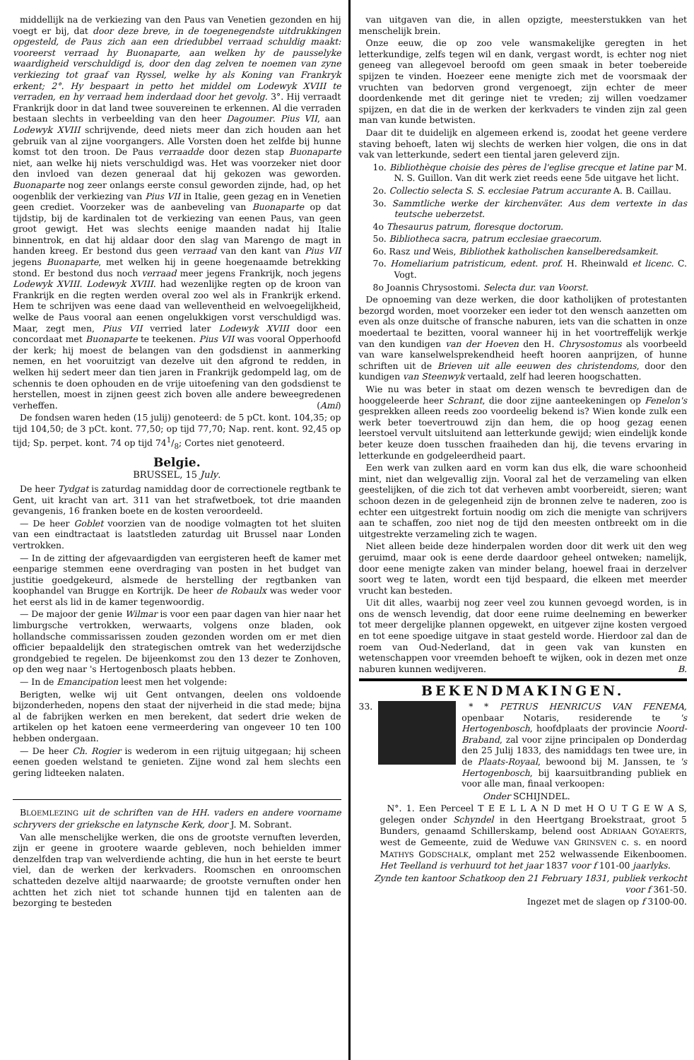middellijk na de verkiezing van den Paus van Venetien gezonden en hij voegt er bij, dat door deze breve, in de toegenegendste uitdrukkingen opgesteld, de Paus zich aan een driedubbel verraad schuldig maakt: vooreerst verraad hy Buonaparte, aan welken hy de pausselyke waardigheid verschuldigd is, door den dag zelven te noemen van zyne verkiezing tot graaf van Ryssel, welke hy als Koning van Frankryk erkent; 2°. Hy bespaart in petto het middel om Lodewyk XVIII te verraden, en hy verraad hem inderdaad door het gevolg. 3°. Hij verraadt Frankrijk door in dat land twee souvereinen te erkennen. Al die verraden bestaan slechts in verbeelding van den heer Dagoumer. Pius VII, aan Lodewyk XVIII schrijvende, deed niets meer dan zich houden aan het gebruik van al zijne voorgangers. Alle Vorsten doen het zelfde bij hunne komst tot den troon. De Paus verraadde door dezen stap Buonaparte niet, aan welke hij niets verschuldigd was. Het was voorzeker niet door den invloed van dezen generaal dat hij gekozen was geworden. Buonaparte nog zeer onlangs eerste consul geworden zijnde, had, op het oogenblik der verkiezing van Pius VII in Italie, geen gezag en in Venetien geen crediet. Voorzeker was de aanbeveling van Buonaparte op dat tijdstip, bij de kardinalen tot de verkiezing van eenen Paus, van geen groot gewigt. Het was slechts eenige maanden nadat hij Italie binnentrok, en dat hij aldaar door den slag van Marengo de magt in handen kreeg. Er bestond dus geen verraad van den kant van Pius VII jegens Buonaparte, met welken hij in geene hoegenaamde betrekking stond. Er bestond dus noch verraad meer jegens Frankrijk, noch jegens Lodewyk XVIII. Lodewyk XVIII. had wezenlijke regten op de kroon van Frankrijk en die regten werden overal zoo wel als in Frankrijk erkend. Hem te schrijven was eene daad van welleventheid en welvoegelijkheid, welke de Paus vooral aan eenen ongelukkigen vorst verschuldigd was. Maar, zegt men, Pius VII verried later Lodewyk XVIII door een concordaat met Buonaparte te teekenen. Pius VII was vooral Opperhoofd der kerk; hij moest de belangen van den godsdienst in aanmerking nemen, en het vooruitzigt van dezelve uit den afgrond te redden, in welken hij sedert meer dan tien jaren in Frankrijk gedompeld lag, om de schennis te doen ophouden en de vrije uitoefening van den godsdienst te herstellen, moest in zijnen geest zich boven alle andere beweegredenen verheffen. (Ami)
De fondsen waren heden (15 julij) genoteerd: de 5 pCt. kont. 104,35; op tijd 104,50; de 3 pCt. kont. 77,50; op tijd 77,70; Nap. rent. kont. 92,45 op tijd; Sp. perpet. kont. 74 op tijd 741/8; Cortes niet genoteerd.
Belgie.
BRUSSEL, 15 July.
De heer Tydgat is zaturdag namiddag door de correctionele regtbank te Gent, uit kracht van art. 311 van het strafwetboek, tot drie maanden gevangenis, 16 franken boete en de kosten veroordeeld.
— De heer Goblet voorzien van de noodige volmagten tot het sluiten van een eindtractaat is laatstleden zaturdag uit Brussel naar Londen vertrokken.
— In de zitting der afgevaardigden van eergisteren heeft de kamer met eenparige stemmen eene overdraging van posten in het budget van justitie goedgekeurd, alsmede de herstelling der regtbanken van koophandel van Brugge en Kortrijk. De heer de Robaulx was weder voor het eerst als lid in de kamer tegenwoordig.
— De majoor der genie Wilmar is voor een paar dagen van hier naar het limburgsche vertrokken, werwaarts, volgens onze bladen, ook hollandsche commissarissen zouden gezonden worden om er met dien officier bepaaldelijk den strategischen omtrek van het wederzijdsche grondgebied te regelen. De bijeenkomst zou den 13 dezer te Zonhoven, op den weg naar 's Hertogenbosch plaats hebben.
— In de Emancipation leest men het volgende:
Berigten, welke wij uit Gent ontvangen, deelen ons voldoende bijzonderheden, nopens den staat der nijverheid in die stad mede; bijna al de fabrijken werken en men berekent, dat sedert drie weken de artikelen op het katoen eene vermeerdering van ongeveer 10 ten 100 hebben ondergaan.
— De heer Ch. Rogier is wederom in een rijtuig uitgegaan; hij scheen eenen goeden welstand te genieten. Zijne wond zal hem slechts een gering lidteeken nalaten.
BLOEMLEZING uit de schriften van de HH. vaders en andere voorname schryvers der grieksche en latynsche Kerk, door J. M. Sobrant.
Van alle menschelijke werken, die ons de grootste vernuften leverden, zijn er geene in grootere waarde gebleven, noch behielden immer denzelfden trap van welverdiende achting, die hun in het eerste te beurt viel, dan de werken der kerkvaders. Roomschen en onroomschen schatteden dezelve altijd naarwaarde; de grootste vernuften onder hen achtten het zich niet tot schande hunnen tijd en talenten aan de bezorging te besteden
van uitgaven van die, in allen opzigte, meesterstukken van het menschelijk brein.
Onze eeuw, die op zoo vele wansmakelijke geregten in het letterkundige, zelfs tegen wil en dank, vergast wordt, is echter nog niet geneeg van allegevoel beroofd om geen smaak in beter toebereide spijzen te vinden. Hoezeer eene menigte zich met de voorsmaak der vruchten van bedorven grond vergenoegt, zijn echter de meer doordenkende met dit geringe niet te vreden; zij willen voedzamer spijzen, en dat die in de werken der kerkvaders te vinden zijn zal geen man van kunde betwisten.
Daar dit te duidelijk en algemeen erkend is, zoodat het geene verdere staving behoeft, laten wij slechts de werken hier volgen, die ons in dat vak van letterkunde, sedert een tiental jaren geleverd zijn.
1o. Bibliothèque choisie des pères de l'eglise grecque et latine par M. N. S. Guillon. Van dit werk ziet reeds eene 5de uitgave het licht.
2o. Collectio selecta S. S. ecclesiae Patrum accurante A. B. Caillau.
3o. Sammtliche werke der kirchenväter. Aus dem vertexte in das teutsche ueberzetst.
4o Thesaurus patrum, floresque doctorum.
5o. Bibliotheca sacra, patrum ecclesiae graecorum.
6o. Rasz und Weis, Bibliothek katholischen kanselberedsamkeit.
7o. Homeliarium patristicum, edent. prof. H. Rheinwald et licenc. C. Vogt.
8o Joannis Chrysostomi. Selecta dur. van Voorst.
De opnoeming van deze werken, die door katholijken of protestanten bezorgd worden, moet voorzeker een ieder tot den wensch aanzetten om even als onze duitsche of fransche naburen, iets van die schatten in onze moedertaal te bezitten, vooral wanneer hij in het voortreffelijk werkje van den kundigen van der Hoeven den H. Chrysostomus als voorbeeld van ware kanselwelsprekendheid heeft hooren aanprijzen, of hunne schriften uit de Brieven uit alle eeuwen des christendoms, door den kundigen van Steenwyk vertaald, zelf had leeren hoogschatten.
Wie nu was beter in staat om dezen wensch te bevredigen dan de hooggeleerde heer Schrant, die door zijne aanteekeningen op Fenelon's gesprekken alleen reeds zoo voordeelig bekend is? Wien konde zulk een werk beter toevertrouwd zijn dan hem, die op hoog gezag eenen leerstoel vervult uitsluitend aan letterkunde gewijd; wien eindelijk konde beter keuze doen tusschen fraaiheden dan hij, die tevens ervaring in letterkunde en godgeleerdheid paart.
Een werk van zulken aard en vorm kan dus elk, die ware schoonheid mint, niet dan welgevallig zijn. Vooral zal het de verzameling van elken geestelijken, of die zich tot dat verheven ambt voorbereidt, sieren; want schoon dezen in de gelegenheid zijn de bronnen zelve te naderen, zoo is echter een uitgestrekt fortuin noodig om zich die menigte van schrijvers aan te schaffen, zoo niet nog de tijd den meesten ontbreekt om in die uitgestrekte verzameling zich te wagen.
Niet alleen beide deze hinderpalen worden door dit werk uit den weg geruimd, maar ook is eene derde daardoor geheel ontweken; namelijk, door eene menigte zaken van minder belang, hoewel fraai in derzelver soort weg te laten, wordt een tijd bespaard, die elkeen met meerder vrucht kan besteden.
Uit dit alles, waarbij nog zeer veel zou kunnen gevoegd worden, is in ons de wensch levendig, dat door eene ruime deelneming en bewerker tot meer dergelijke plannen opgewekt, en uitgever zijne kosten vergoed en tot eene spoedige uitgave in staat gesteld worde. Hierdoor zal dan de roem van Oud-Nederland, dat in geen vak van kunsten en wetenschappen voor vreemden behoeft te wijken, ook in dezen met onze naburen kunnen wedijveren. B.
BEKENDMAKINGEN.
33.
* * PETRUS HENRICUS VAN FENEMA, openbaar Notaris, residerende te 's Hertogenbosch, hoofdplaats der provincie Noord-Braband, zal voor zijne principalen op Donderdag den 25 Julij 1833, des namiddags ten twee ure, in de Plaats-Royaal, bewoond bij M. Janssen, te 's Hertogenbosch, bij kaarsuitbranding publiek en voor alle man, finaal verkoopen:
Onder SCHIJNDEL.
N°. 1. Een Perceel T E E L L A N D met H O U T G E W A S, gelegen onder Schyndel in den Heertgang Broekstraat, groot 5 Bunders, genaamd Schillerskamp, belend oost ADRIAAN GOYAERTS, west de Gemeente, zuid de Weduwe VAN GRINSVEN c. s. en noord MATHYS GODSCHALK, omplant met 252 welwassende Eikenboomen. Het Teelland is verhuurd tot het jaar 1837 voor f 101-00 jaarlyks.
Zynde ten kantoor Schatkoop den 21 February 1831, publiek verkocht voor f 361-50.
Ingezet met de slagen op f 3100-00.